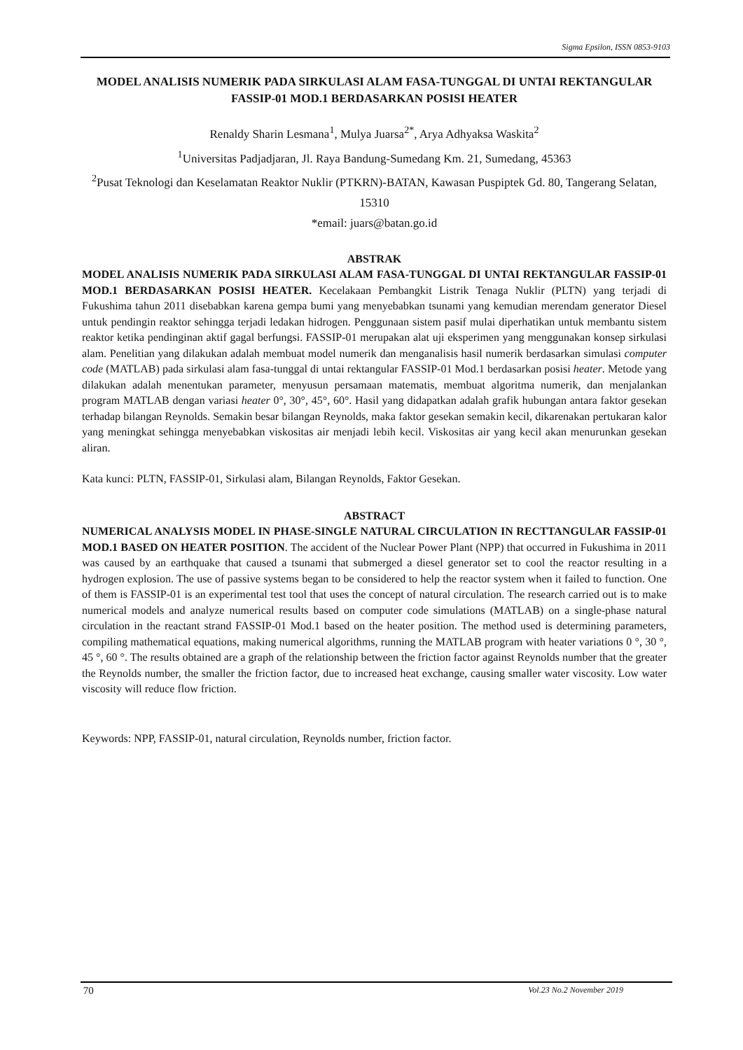Sigma Epsilon, ISSN 0853-9103
MODEL ANALISIS NUMERIK PADA SIRKULASI ALAM FASA-TUNGGAL DI UNTAI REKTANGULAR FASSIP-01 MOD.1 BERDASARKAN POSISI HEATER
Renaldy Sharin Lesmana<sup>1</sup>, Mulya Juarsa<sup>2*</sup>, Arya Adhyaksa Waskita<sup>2</sup>
<sup>1</sup> Universitas Padjadjaran, Jl. Raya Bandung-Sumedang Km. 21, Sumedang, 45363
<sup>2</sup> Pusat Teknologi dan Keselamatan Reaktor Nuklir (PTKRN)-BATAN, Kawasan Puspiptek Gd. 80, Tangerang Selatan, 15310
*email: juars@batan.go.id
ABSTRAK
MODEL ANALISIS NUMERIK PADA SIRKULASI ALAM FASA-TUNGGAL DI UNTAI REKTANGULAR FASSIP-01 MOD.1 BERDASARKAN POSISI HEATER. Kecelakaan Pembangkit Listrik Tenaga Nuklir (PLTN) yang terjadi di Fukushima tahun 2011 disebabkan karena gempa bumi yang menyebabkan tsunami yang kemudian merendam generator Diesel untuk pendingin reaktor sehingga terjadi ledakan hidrogen. Penggunaan sistem pasif mulai diperhatikan untuk membantu sistem reaktor ketika pendinginan aktif gagal berfungsi. FASSIP-01 merupakan alat uji eksperimen yang menggunakan konsep sirkulasi alam. Penelitian yang dilakukan adalah membuat model numerik dan menganalisis hasil numerik berdasarkan simulasi computer code (MATLAB) pada sirkulasi alam fasa-tunggal di untai rektangular FASSIP-01 Mod.1 berdasarkan posisi heater. Metode yang dilakukan adalah menentukan parameter, menyusun persamaan matematis, membuat algoritma numerik, dan menjalankan program MATLAB dengan variasi heater 0°, 30°, 45°, 60°. Hasil yang didapatkan adalah grafik hubungan antara faktor gesekan terhadap bilangan Reynolds. Semakin besar bilangan Reynolds, maka faktor gesekan semakin kecil, dikarenakan pertukaran kalor yang meningkat sehingga menyebabkan viskositas air menjadi lebih kecil. Viskositas air yang kecil akan menurunkan gesekan aliran.
Kata kunci: PLTN, FASSIP-01, Sirkulasi alam, Bilangan Reynolds, Faktor Gesekan.
ABSTRACT
NUMERICAL ANALYSIS MODEL IN PHASE-SINGLE NATURAL CIRCULATION IN RECTTANGULAR FASSIP-01 MOD.1 BASED ON HEATER POSITION. The accident of the Nuclear Power Plant (NPP) that occurred in Fukushima in 2011 was caused by an earthquake that caused a tsunami that submerged a diesel generator set to cool the reactor resulting in a hydrogen explosion. The use of passive systems began to be considered to help the reactor system when it failed to function. One of them is FASSIP-01 is an experimental test tool that uses the concept of natural circulation. The research carried out is to make numerical models and analyze numerical results based on computer code simulations (MATLAB) on a single-phase natural circulation in the reactant strand FASSIP-01 Mod.1 based on the heater position. The method used is determining parameters, compiling mathematical equations, making numerical algorithms, running the MATLAB program with heater variations 0 °, 30 °, 45 °, 60 °. The results obtained are a graph of the relationship between the friction factor against Reynolds number that the greater the Reynolds number, the smaller the friction factor, due to increased heat exchange, causing smaller water viscosity. Low water viscosity will reduce flow friction.
Keywords: NPP, FASSIP-01, natural circulation, Reynolds number, friction factor.
70 Vol.23 No.2 November 2019